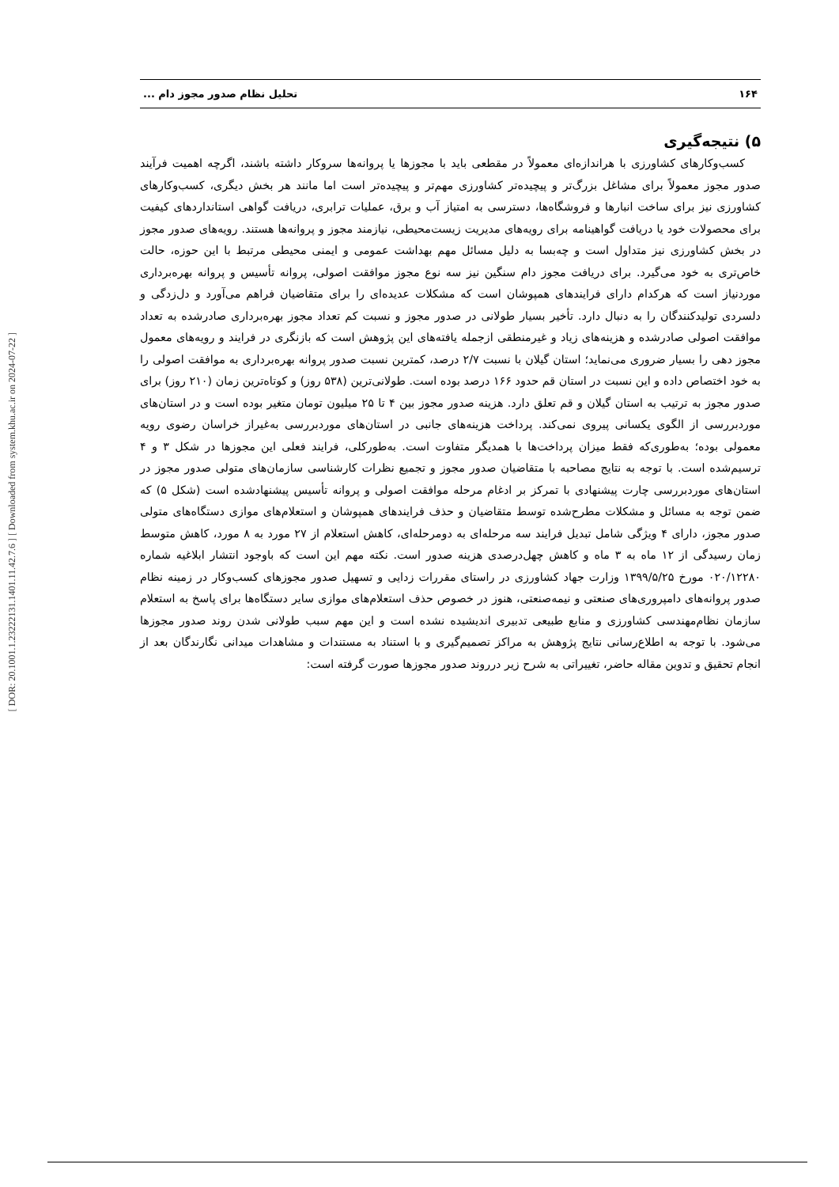[ DOR: 20.1001.1.23222131.1401.11.42.7.6 ] [ Downloaded from system.khu.ac.ir on 2024-07-22 ]
۱۶۴ تحلیل نظام صدور مجوز دام ...
۵) نتیجه‌گیری
کسب‌وکارهای کشاورزی با هراندازه‌ای معمولاً در مقطعی باید با مجوزها یا پروانه‌ها سروکار داشته باشند، اگرچه اهمیت فرآیند صدور مجوز معمولاً برای مشاغل بزرگ‌تر و پیچیده‌تر کشاورزی مهم‌تر و پیچیده‌تر است اما مانند هر بخش دیگری، کسب‌وکارهای کشاورزی نیز برای ساخت انبارها و فروشگاه‌ها، دسترسی به امتیاز آب و برق، عملیات ترابری، دریافت گواهی استانداردهای کیفیت برای محصولات خود یا دریافت گواهینامه برای رویه‌های مدیریت زیست‌محیطی، نیازمند مجوز و پروانه‌ها هستند. رویه‌های صدور مجوز در بخش کشاورزی نیز متداول است و چه‌بسا به دلیل مسائل مهم بهداشت عمومی و ایمنی محیطی مرتبط با این حوزه، حالت خاص‌تری به خود می‌گیرد. برای دریافت مجوز دام سنگین نیز سه نوع مجوز موافقت اصولی، پروانه تأسیس و پروانه بهره‌برداری موردنیاز است که هرکدام دارای فرایندهای همپوشان است که مشکلات عدیده‌ای را برای متقاضیان فراهم می‌آورد و دل‌زدگی و دلسردی تولیدکنندگان را به دنبال دارد. تأخیر بسیار طولانی در صدور مجوز و نسبت کم تعداد مجوز بهره‌برداری صادرشده به تعداد موافقت اصولی صادرشده و هزینه‌های زیاد و غیرمنطقی ازجمله یافته‌های این پژوهش است که بازنگری در فرایند و رویه‌های معمول مجوز دهی را بسیار ضروری می‌نماید؛ استان گیلان با نسبت ۲/۷ درصد، کمترین نسبت صدور پروانه بهره‌برداری به موافقت اصولی را به خود اختصاص داده و این نسبت در استان قم حدود ۱۶۶ درصد بوده است. طولانی‌ترین (۵۳۸ روز) و کوتاه‌ترین زمان (۲۱۰ روز) برای صدور مجوز به ترتیب به استان گیلان و قم تعلق دارد. هزینه صدور مجوز بین ۴ تا ۲۵ میلیون تومان متغیر بوده است و در استان‌های موردبررسی از الگوی یکسانی پیروی نمی‌کند. پرداخت هزینه‌های جانبی در استان‌های موردبررسی به‌غیراز خراسان رضوی رویه معمولی بوده؛ به‌طوری‌که فقط میزان پرداخت‌ها با همدیگر متفاوت است. به‌طورکلی، فرایند فعلی این مجوزها در شکل ۳ و ۴ ترسیم‌شده است. با توجه به نتایج مصاحبه با متقاضیان صدور مجوز و تجمیع نظرات کارشناسی سازمان‌های متولی صدور مجوز در استان‌های موردبررسی چارت پیشنهادی با تمرکز بر ادغام مرحله موافقت اصولی و پروانه تأسیس پیشنهادشده است (شکل ۵) که ضمن توجه به مسائل و مشکلات مطرح‌شده توسط متقاضیان و حذف فرایندهای همپوشان و استعلام‌های موازی دستگاه‌های متولی صدور مجوز، دارای ۴ ویژگی شامل تبدیل فرایند سه مرحله‌ای به دومرحله‌ای، کاهش استعلام از ۲۷ مورد به ۸ مورد، کاهش متوسط زمان رسیدگی از ۱۲ ماه به ۳ ماه و کاهش چهل‌درصدی هزینه صدور است. نکته مهم این است که باوجود انتشار ابلاغیه شماره ۰۲۰/۱۲۲۸۰ مورخ ۱۳۹۹/۵/۲۵ وزارت جهاد کشاورزی در راستای مقررات زدایی و تسهیل صدور مجوزهای کسب‌وکار در زمینه نظام صدور پروانه‌های دامپروری‌های صنعتی و نیمه‌صنعتی، هنوز در خصوص حذف استعلام‌های موازی سایر دستگاه‌ها برای پاسخ به استعلام سازمان نظام‌مهندسی کشاورزی و منابع طبیعی تدبیری اندیشیده نشده است و این مهم سبب طولانی شدن روند صدور مجوزها می‌شود. با توجه به اطلاع‌رسانی نتایج پژوهش به مراکز تصمیم‌گیری و با استناد به مستندات و مشاهدات میدانی نگارندگان بعد از انجام تحقیق و تدوین مقاله حاضر، تغییراتی به شرح زیر درروند صدور مجوزها صورت گرفته است: